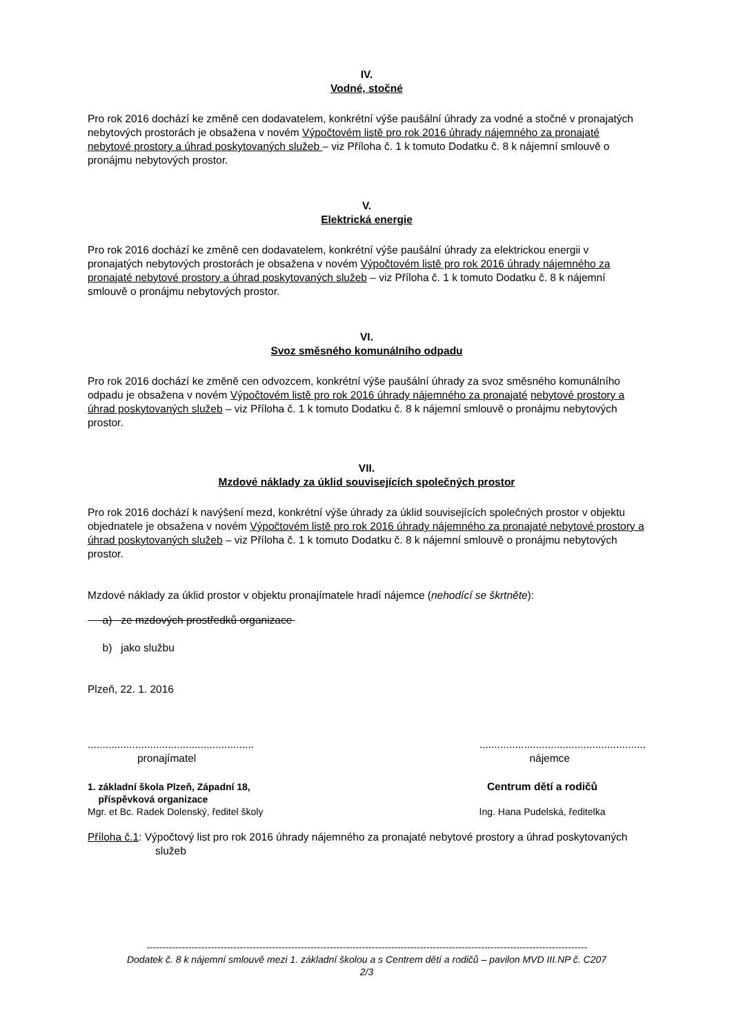IV.
Vodné, stočné
Pro rok 2016 dochází ke změně cen dodavatelem, konkrétní výše paušální úhrady za vodné a stočné v pronajatých nebytových prostorách je obsažena v novém Výpočtovém listě pro rok 2016 úhrady nájemného za pronajaté nebytové prostory a úhrad poskytovaných služeb – viz Příloha č. 1 k tomuto Dodatku č. 8 k nájemní smlouvě o pronájmu nebytových prostor.
V.
Elektrická energie
Pro rok 2016 dochází ke změně cen dodavatelem, konkrétní výše paušální úhrady za elektrickou energii v pronajatých nebytových prostorách je obsažena v novém Výpočtovém listě pro rok 2016 úhrady nájemného za pronajaté nebytové prostory a úhrad poskytovaných služeb – viz Příloha č. 1 k tomuto Dodatku č. 8 k nájemní smlouvě o pronájmu nebytových prostor.
VI.
Svoz směsného komunálního odpadu
Pro rok 2016 dochází ke změně cen odvozcem, konkrétní výše paušální úhrady za svoz směsného komunálního odpadu je obsažena v novém Výpočtovém listě pro rok 2016 úhrady nájemného za pronajaté nebytové prostory a úhrad poskytovaných služeb – viz Příloha č. 1 k tomuto Dodatku č. 8 k nájemní smlouvě o pronájmu nebytových prostor.
VII.
Mzdové náklady za úklid souvisejících společných prostor
Pro rok 2016 dochází k navýšení mezd, konkrétní výše úhrady za úklid souvisejících společných prostor v objektu objednatele je obsažena v novém Výpočtovém listě pro rok 2016 úhrady nájemného za pronajaté nebytové prostory a úhrad poskytovaných služeb – viz Příloha č. 1 k tomuto Dodatku č. 8 k nájemní smlouvě o pronájmu nebytových prostor.
Mzdové náklady za úklid prostor v objektu pronajímatele hradí nájemce (nehodící se škrtněte):
a) ze mzdových prostředků organizace
b) jako službu
Plzeň, 22. 1. 2016
........................................................
pronajímatel
........................................................
nájemce
1. základní škola Plzeň, Západní 18,
příspěvková organizace
Mgr. et Bc. Radek Dolenský, ředitel školy
Centrum dětí a rodičů
Ing. Hana Pudelská, ředitelka
Příloha č.1: Výpočtový list pro rok 2016 úhrady nájemného za pronajaté nebytové prostory a úhrad poskytovaných služeb
-----------------------------------------------------------------------------------------------------------------------------------------
Dodatek č. 8 k nájemní smlouvě mezi 1. základní školou a s Centrem dětí a rodičů – pavilon MVD III.NP č. C207
2/3